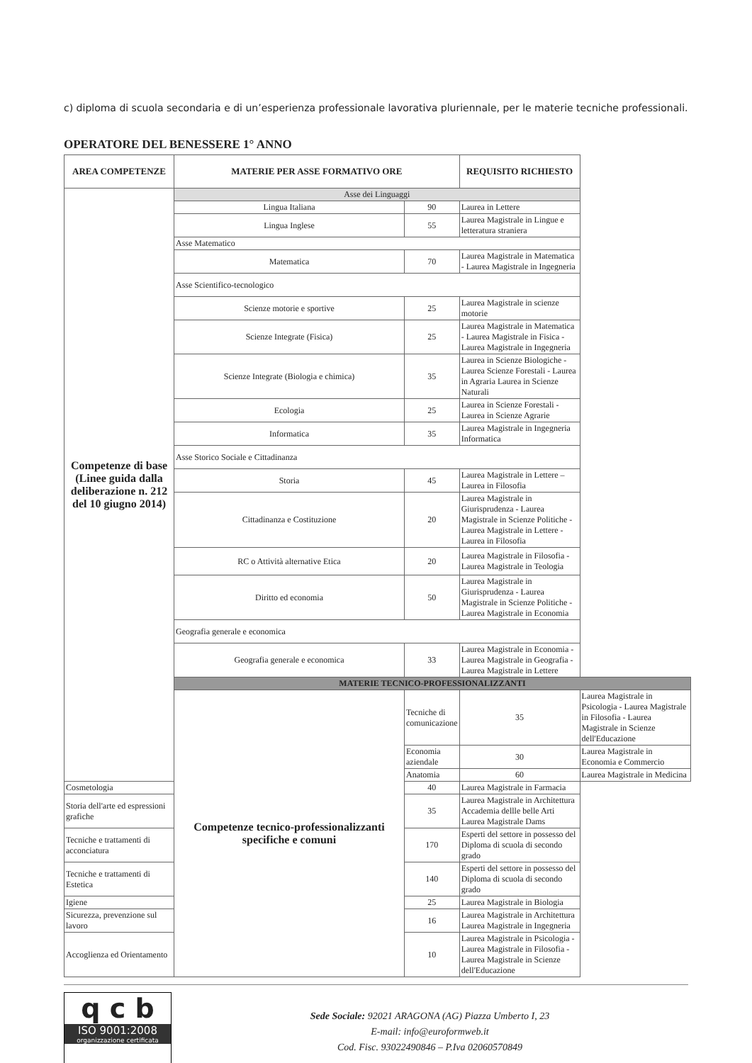c) diploma di scuola secondaria e di un’esperienza professionale lavorativa pluriennale, per le materie tecniche professionali.
OPERATORE DEL BENESSERE 1° ANNO
| AREA COMPETENZE | MATERIE PER ASSE FORMATIVO ORE | | REQUISITO RICHIESTO | |
| --- | --- | --- | --- | --- |
| Competenze di base (Linee guida dalla deliberazione n. 212 del 10 giugno 2014) | Asse dei Linguaggi | | | |
| | Lingua Italiana | 90 | Laurea in Lettere | |
| | Lingua Inglese | 55 | Laurea Magistrale in Lingue e letteratura straniera | |
| | Asse Matematico | | | |
| | Matematica | 70 | Laurea Magistrale in Matematica - Laurea Magistrale in Ingegneria | |
| | Asse Scientifico-tecnologico | | | |
| | Scienze motorie e sportive | 25 | Laurea Magistrale in scienze motorie | |
| | Scienze Integrate (Fisica) | 25 | Laurea Magistrale in Matematica - Laurea Magistrale in Fisica - Laurea Magistrale in Ingegneria | |
| | Scienze Integrate (Biologia e chimica) | 35 | Laurea in Scienze Biologiche - Laurea Scienze Forestali - Laurea in Agraria Laurea in Scienze Naturali | |
| | Ecologia | 25 | Laurea in Scienze Forestali - Laurea in Scienze Agrarie | |
| | Informatica | 35 | Laurea Magistrale in Ingegneria Informatica | |
| | Asse Storico Sociale e Cittadinanza | | | |
| | Storia | 45 | Laurea Magistrale in Lettere – Laurea in Filosofia | |
| | Cittadinanza e Costituzione | 20 | Laurea Magistrale in Giurisprudenza - Laurea Magistrale in Scienze Politiche - Laurea Magistrale in Lettere - Laurea in Filosofia | |
| | RC o Attività alternative Etica | 20 | Laurea Magistrale in Filosofia - Laurea Magistrale in Teologia | |
| | Diritto ed economia | 50 | Laurea Magistrale in Giurisprudenza - Laurea Magistrale in Scienze Politiche - Laurea Magistrale in Economia | |
| | Geografia generale e economica | | | |
| | Geografia generale e economica | 33 | Laurea Magistrale in Economia - Laurea Magistrale in Geografia -Laurea Magistrale in Lettere | |
| | MATERIE TECNICO-PROFESSIONALIZZANTI | | | |
| | Competenze tecnico-professionalizzanti specifiche e comuni | Tecniche di comunicazione | 35 | Laurea Magistrale in Psicologia - Laurea Magistrale in Filosofia - Laurea Magistrale in Scienze dell'Educazione |
| | | Economia aziendale | 30 | Laurea Magistrale in Economia e Commercio |
| | | Anatomia | 60 | Laurea Magistrale in Medicina |
| Cosmetologia | | 40 | Laurea Magistrale in Farmacia | |
| Storia dell'arte ed espressioni grafiche | | 35 | Laurea Magistrale in Architettura Accademia dellle belle Arti Laurea Magistrale Dams | |
| Tecniche e trattamenti di acconciatura | | 170 | Esperti del settore in possesso del Diploma di scuola di secondo grado | |
| Tecniche e trattamenti di Estetica | | 140 | Esperti del settore in possesso del Diploma di scuola di secondo grado | |
| Igiene | | 25 | Laurea Magistrale in Biologia | |
| Sicurezza, prevenzione sul lavoro | | 16 | Laurea Magistrale in Architettura Laurea Magistrale in Ingegneria | |
| Accoglienza ed Orientamento | | 10 | Laurea Magistrale in Psicologia - Laurea Magistrale in Filosofia - Laurea Magistrale in Scienze dell'Educazione | |
q c b
ISO 9001:2008
organizzazione certificata
Sede Sociale: 92021 ARAGONA (AG) Piazza Umberto I, 23
E-mail: info@euroformweb.it
Cod. Fisc. 93022490846 – P.Iva 02060570849